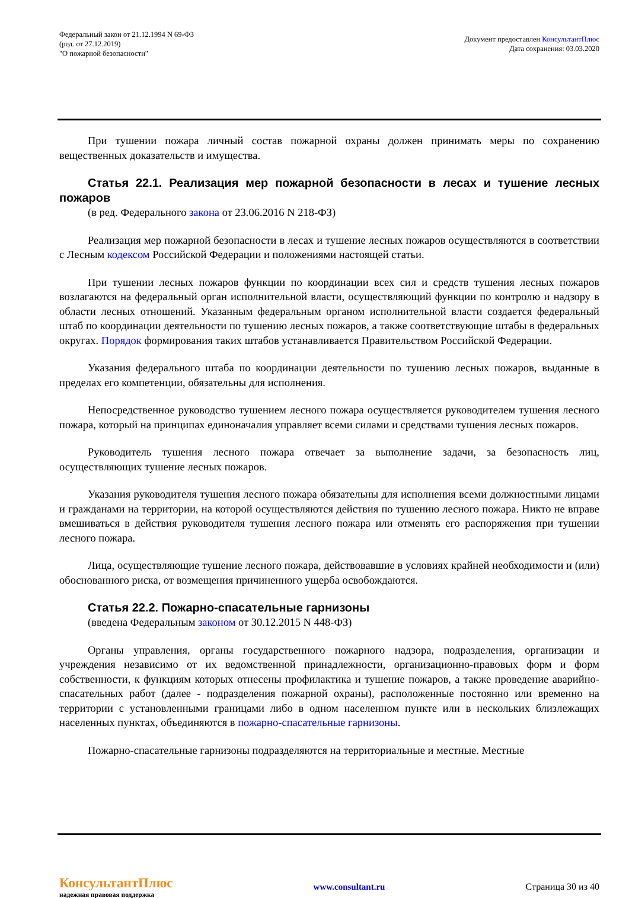Федеральный закон от 21.12.1994 N 69-ФЗ
(ред. от 27.12.2019)
"О пожарной безопасности"
Документ предоставлен КонсультантПлюс
Дата сохранения: 03.03.2020
При тушении пожара личный состав пожарной охраны должен принимать меры по сохранению вещественных доказательств и имущества.
Статья 22.1. Реализация мер пожарной безопасности в лесах и тушение лесных пожаров
(в ред. Федерального закона от 23.06.2016 N 218-ФЗ)
Реализация мер пожарной безопасности в лесах и тушение лесных пожаров осуществляются в соответствии с Лесным кодексом Российской Федерации и положениями настоящей статьи.
При тушении лесных пожаров функции по координации всех сил и средств тушения лесных пожаров возлагаются на федеральный орган исполнительной власти, осуществляющий функции по контролю и надзору в области лесных отношений. Указанным федеральным органом исполнительной власти создается федеральный штаб по координации деятельности по тушению лесных пожаров, а также соответствующие штабы в федеральных округах. Порядок формирования таких штабов устанавливается Правительством Российской Федерации.
Указания федерального штаба по координации деятельности по тушению лесных пожаров, выданные в пределах его компетенции, обязательны для исполнения.
Непосредственное руководство тушением лесного пожара осуществляется руководителем тушения лесного пожара, который на принципах единоначалия управляет всеми силами и средствами тушения лесных пожаров.
Руководитель тушения лесного пожара отвечает за выполнение задачи, за безопасность лиц, осуществляющих тушение лесных пожаров.
Указания руководителя тушения лесного пожара обязательны для исполнения всеми должностными лицами и гражданами на территории, на которой осуществляются действия по тушению лесного пожара. Никто не вправе вмешиваться в действия руководителя тушения лесного пожара или отменять его распоряжения при тушении лесного пожара.
Лица, осуществляющие тушение лесного пожара, действовавшие в условиях крайней необходимости и (или) обоснованного риска, от возмещения причиненного ущерба освобождаются.
Статья 22.2. Пожарно-спасательные гарнизоны
(введена Федеральным законом от 30.12.2015 N 448-ФЗ)
Органы управления, органы государственного пожарного надзора, подразделения, организации и учреждения независимо от их ведомственной принадлежности, организационно-правовых форм и форм собственности, к функциям которых отнесены профилактика и тушение пожаров, а также проведение аварийно-спасательных работ (далее - подразделения пожарной охраны), расположенные постоянно или временно на территории с установленными границами либо в одном населенном пункте или в нескольких близлежащих населенных пунктах, объединяются в пожарно-спасательные гарнизоны.
Пожарно-спасательные гарнизоны подразделяются на территориальные и местные. Местные
КонсультантПлюс
надежная правовая поддержка
www.consultant.ru Страница 30 из 40